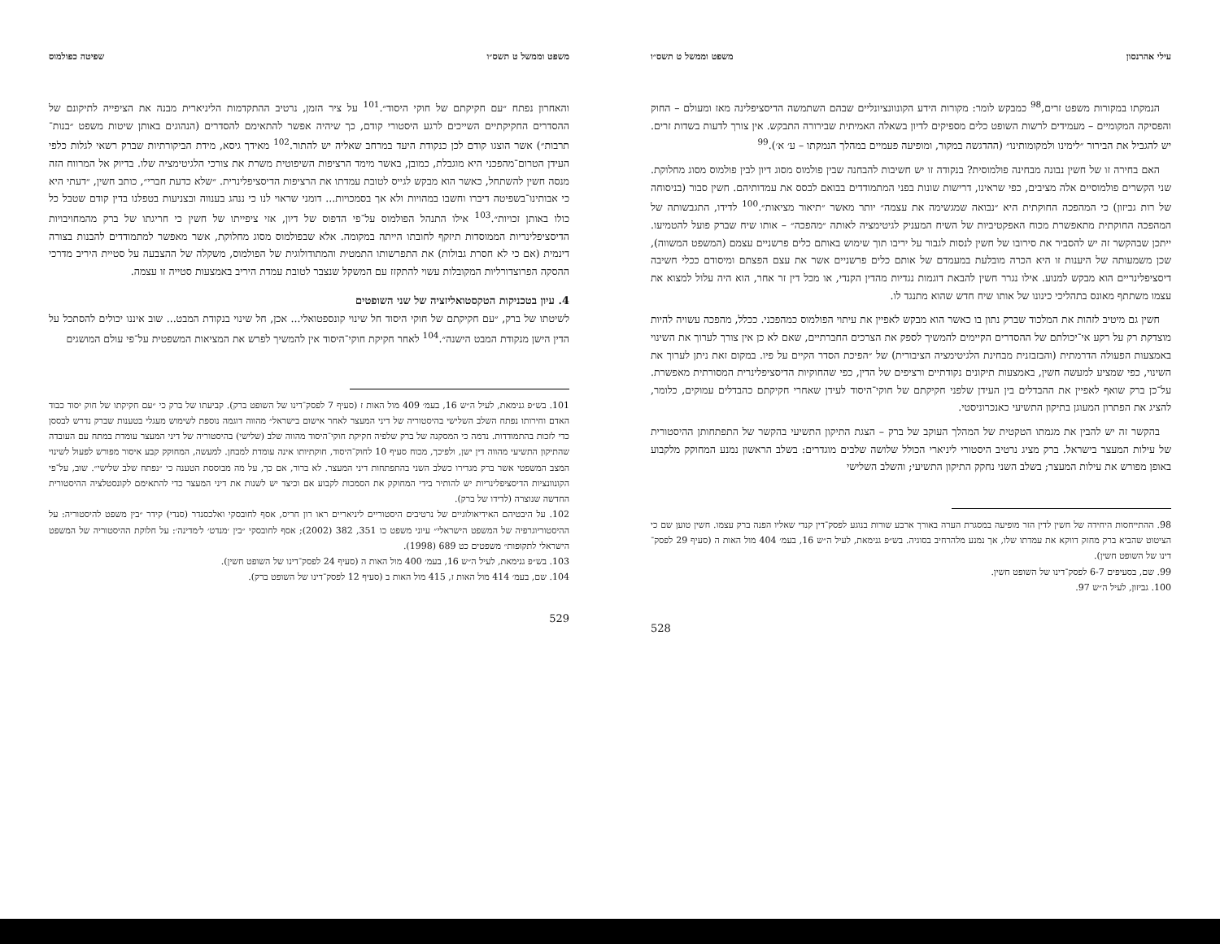עילי אהרנסון משפט וממשל ט תשס״ו
הנמקתו במקורות משפט זרים,<sup>98</sup> כמבקש לומר: מקורות הידע הקונוונציונליים שבהם השתמשה הדיסציפלינה מאז ומעולם – החוק והפסיקה המקומיים – מעמידים לרשות השופט כלים מספיקים לדיון בשאלה האמיתית שבירורה התבקש. אין צורך לדעות בשדות זרים. יש להגביל את הבירור ״לימינו ולמקומותינו״ (ההדגשה במקור, ומופיעה פעמיים במהלך הנמקתו – ע׳ א׳).<sup>99</sup>
האם בחירה זו של חשין נבונה מבחינה פולמוסית? בנקודה זו יש חשיבות להבחנה שבין פולמוס מסוג דיון לבין פולמוס מסוג מחלוקת. שני הקשרים פולמוסיים אלה מציבים, כפי שראינו, דרישות שונות בפני המתמודדים בבואם לבסס את עמדותיהם. חשין סבור (בניסוחה של רות גביזון) כי המהפכה החוקתית היא ״נבואה שמגשימה את עצמה״ יותר מאשר ״תיאור מציאות״.<sup>100</sup> לדידו, התגבשותה של המהפכה החוקתית מתאפשרת מכוח האפקטיביות של השיח המעניק לגיטימציה לאותה ״מהפכה״ – אותו שיח שברק פועל להטמיעו. ייתכן שבהקשר זה יש להסביר את סירובו של חשין לנסות לגבור על יריבו תוך שימוש באותם כלים פרשניים עצמם (המשפט המשווה), שכן משמעותה של היענות זו היא הכרה מובלעת במעמדם של אותם כלים פרשניים אשר את עצם הפצתם ומיסודם ככלי חשיבה דיסציפלינריים הוא מבקש למנוע. אילו נגרר חשין להבאת דוגמות נגדיות מהדין הקנדי, או מכל דין זר אחר, הוא היה עלול למצוא את עצמו משתתף מאונס בתהליכי כינונו של אותו שיח חדש שהוא מתנגד לו.
חשין גם מיטיב לזהות את המלכוד שברק נתון בו כאשר הוא מבקש לאפיין את עיתוי הפולמוס כמהפכני. ככלל, מהפכה עשויה להיות מוצדקת רק על רקע אי־יכולתם של ההסדרים הקיימים להמשיך לספק את הצרכים החברתיים, שאם לא כן אין צורך לערוך את השינוי באמצעות הפעולה הדרמתית (והבזבזנית מבחינת הלגיטימציה הציבורית) של ״הפיכת הסדר הקיים על פיו. במקום זאת ניתן לערוך את השינוי, כפי שמציע למעשה חשין, באמצעות תיקונים נקודתיים ורציפים של הדין, כפי שהחוקיות הדיסציפלינרית המסורתית מאפשרת. על־כן ברק שואף לאפיין את ההבדלים בין העידן שלפני חקיקתם של חוקי־היסוד לעידן שאחרי חקיקתם כהבדלים עמוקים, כלומר, להציג את הפתרון המעוגן בתיקון התשיעי כאנכרוניסטי.
בהקשר זה יש להבין את מגמתו הטקטית של המהלך העוקב של ברק – הצגת התיקון התשיעי בהקשר של התפתחותן ההיסטורית של עילות המעצר בישראל. ברק מציג נרטיב היסטורי ליניארי הכולל שלושה שלבים מוגדרים: בשלב הראשון נמנע המחוקק מלקבוע באופן מפורש את עילות המעצר; בשלב השני נחקק התיקון התשיעי; והשלב השלישי
98. ההתייחסות היחידה של חשין לדין הזר מופיעה במסגרת הערה באורך ארבע שורות בנוגע לפסק־דין קנדי שאליו הפנה ברק עצמו. חשין טוען שם כי הציטוט שהביא ברק מחזק דווקא את עמדתו שלו, אך נמנע מלהרחיב בסוגיה. בש״פ גנימאת, לעיל ה״ש 16, בעמ׳ 404 מול האות ה (סעיף 29 לפסק־דינו של השופט חשין).
99. שם, בסעיפים 6-7 לפסק־דינו של השופט חשין.
100. גביזון, לעיל ה״ש 97.
528
משפט וממשל ט תשס״ו שפיטה כפולמוס
והאחרון נפתח ״עם חקיקתם של חוקי היסוד״.<sup>101</sup> על ציר הזמן, נרטיב ההתקדמות הליניארית מבנה את הציפייה לתיקונם של ההסדרים החקיקתיים השייכים לרגע היסטורי קודם, כך שיהיה אפשר להתאימם להסדרים (הנהוגים באותן שיטות משפט ״בנות־תרבות״) אשר הוצגו קודם לכן כנקודת היעד במרחב שאליה יש להתור.<sup>102</sup> מאידך גיסא, מידת הביקורתיות שברק רשאי לגלות כלפי העידן הטרום־מהפכני היא מוגבלת, כמובן, באשר מימד הרציפות השיפוטית משרת את צורכי הלגיטימציה שלו. בדיוק אל המרווח הזה מנסה חשין להשתחל, כאשר הוא מבקש לגייס לטובת עמדתו את הרציפות הדיסציפלינרית. ״שלא כדעת חברי״, כותב חשין, ״דעתי היא כי אבותינו־בשפיטה דיברו וחשבו במהויות ולא אך בסמכויות... דומני שראוי לנו כי ננהג בענווה ובצניעות בטפלנו בדין קודם שטבל כל כולו באותן זכויות״.<sup>103</sup> אילו התנהל הפולמוס על־פי הדפוס של דיון, אזי ציפייתו של חשין כי חריגתו של ברק מהמחויבויות הדיסציפלינריות הממוסדות תיזקף לחובתו הייתה במקומה. אלא שבפולמוס מסוג מחלוקת, אשר מאפשר למתמודדים להבנות בצורה דינמית (אם כי לא חסרת גבולות) את התפרשותו התמטית והמתודולוגית של הפולמוס, משקלה של ההצבעה על סטיית היריב מדרכי ההסקה הפרוצדורליות המקובלות עשוי להתקזז עם המשקל שנצבר לטובת עמדת היריב באמצעות סטייה זו עצמה.
4. עיון בטכניקות הטקסטואליזציה של שני השופטים
לשיטתו של ברק, ״עם חקיקתם של חוקי היסוד חל שינוי קונספטואלי... אכן, חל שינוי בנקודת המבט... שוב איננו יכולים להסתכל על הדין הישן מנקודת המבט הישנה״.<sup>104</sup> לאחר חקיקת חוקי־היסוד אין להמשיך לפרש את המציאות המשפטית על־פי עולם המושגים
101. בש״פ גנימאת, לעיל ה״ש 16, בעמ׳ 409 מול האות ז (סעיף 7 לפסק־דינו של השופט ברק). קביעתו של ברק כי ״עם חקיקתו של חוק יסוד כבוד האדם וחירותו נפתח השלב השלישי בהיסטוריה של דיני המעצר לאחר אישום בישראל״ מהווה דוגמה נוספת לשימוש מעגלי בטענות שברק נדרש לבססן כדי לזכות בהתמודדות. נדמה כי המסקנה של ברק שלפיה חקיקת חוקי־היסוד מהווה שלב (שלישי) בהיסטוריה של דיני המעצר עומדת במתח עם העובדה שהתיקון התשיעי מהווה דין ישן, ולפיכך, מכוח סעיף 10 לחוק־היסוד, חוקתיותו אינה עומדת למבחן. למעשה, המחוקק קבע איסור מפורש לפעול לשינוי המצב המשפטי אשר ברק מגדירו כשלב השני בהתפתחות דיני המעצר. לא ברור, אם כך, על מה מבוססת הטענה כי ״נפתח שלב שלישי״. שוב, על־פי הקונוונציות הדיסציפלינריות יש להותיר בידי המחוקק את הסמכות לקבוע אם וכיצד יש לשנות את דיני המעצר כדי להתאימם לקונסטלציה ההיסטורית החדשה שנוצרה (לדידו של ברק).
102. על היבטיהם האידיאולוגיים של נרטיבים היסטוריים ליניאריים ראו רון חריס, אסף לחובסקי ואלכסנדר (סנדי) קידר ״בין משפט להיסטוריה: על ההיסטוריוגרפיה של המשפט הישראלי״ עיוני משפט כו 351, 382 (2002); אסף לחובסקי ״בין ׳מנדט׳ ל׳מדינה׳: על חלוקת ההיסטוריה של המשפט הישראלי לתקופות״ משפטים כט 689 (1998).
103. בש״פ גנימאת, לעיל ה״ש 16, בעמ׳ 400 מול האות ה (סעיף 24 לפסק־דינו של השופט חשין).
104. שם, בעמ׳ 414 מול האות ז, 415 מול האות ב (סעיף 12 לפסק־דינו של השופט ברק).
529